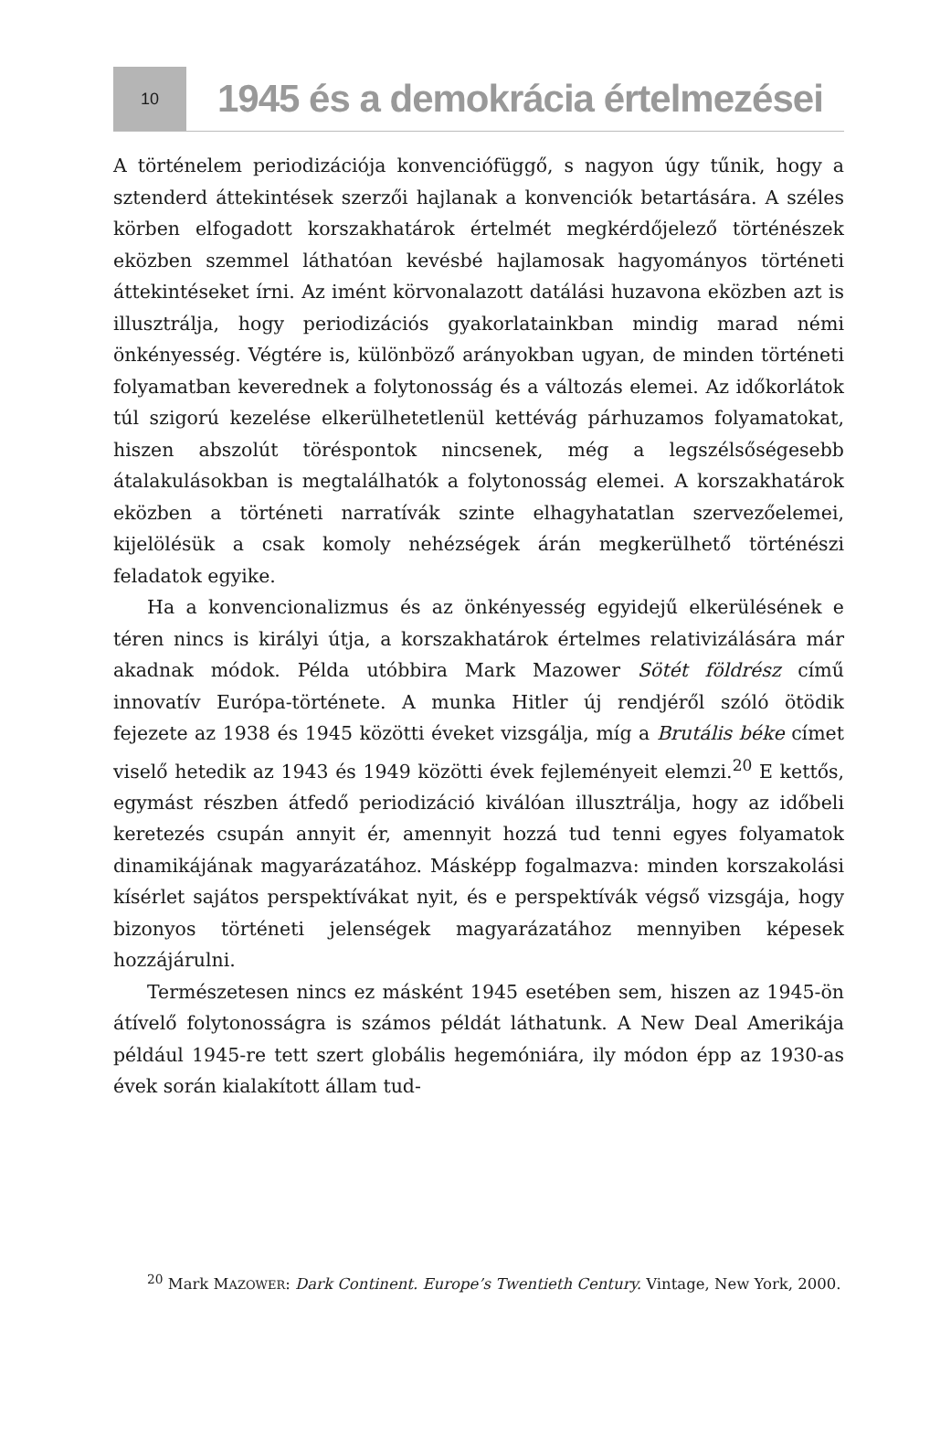10
1945 és a demokrácia értelmezései
A történelem periodizációja konvenciófüggő, s nagyon úgy tűnik, hogy a sztenderd áttekintések szerzői hajlanak a konvenciók betartására. A széles körben elfogadott korszakhatárok értelmét megkérdőjelező történészek eközben szemmel láthatóan kevésbé hajlamosak hagyományos történeti áttekintéseket írni. Az imént körvonalazott datálási huzavona eközben azt is illusztrálja, hogy periodizációs gyakorlatainkban mindig marad némi önkényesség. Végtére is, különböző arányokban ugyan, de minden történeti folyamatban keverednek a folytonosság és a változás elemei. Az időkorlátok túl szigorú kezelése elkerülhetetlenül kettévág párhuzamos folyamatokat, hiszen abszolút töréspontok nincsenek, még a legszélsőségesebb átalakulásokban is megtalálhatók a folytonosság elemei. A korszakhatárok eközben a történeti narratívák szinte elhagyhatatlan szervezőelemei, kijelölésük a csak komoly nehézségek árán megkerülhető történészi feladatok egyike.
Ha a konvencionalizmus és az önkényesség egyidejű elkerülésének e téren nincs is királyi útja, a korszakhatárok értelmes relativizálására már akadnak módok. Példa utóbbira Mark Mazower Sötét földrész című innovatív Európa-története. A munka Hitler új rendjéről szóló ötödik fejezete az 1938 és 1945 közötti éveket vizsgálja, míg a Brutális béke címet viselő hetedik az 1943 és 1949 közötti évek fejleményeit elemzi.<sup>20</sup> E kettős, egymást részben átfedő periodizáció kiválóan illusztrálja, hogy az időbeli keretezés csupán annyit ér, amennyit hozzá tud tenni egyes folyamatok dinamikájának magyarázatához. Másképp fogalmazva: minden korszakolási kísérlet sajátos perspektívákat nyit, és e perspektívák végső vizsgája, hogy bizonyos történeti jelenségek magyarázatához mennyiben képesek hozzájárulni.
Természetesen nincs ez másként 1945 esetében sem, hiszen az 1945-ön átívelő folytonosságra is számos példát láthatunk. A New Deal Amerikája például 1945-re tett szert globális hegemóniára, ily módon épp az 1930-as évek során kialakított állam tud-
<sup>20</sup> Mark MAZOWER: Dark Continent. Europe’s Twentieth Century. Vintage, New York, 2000.